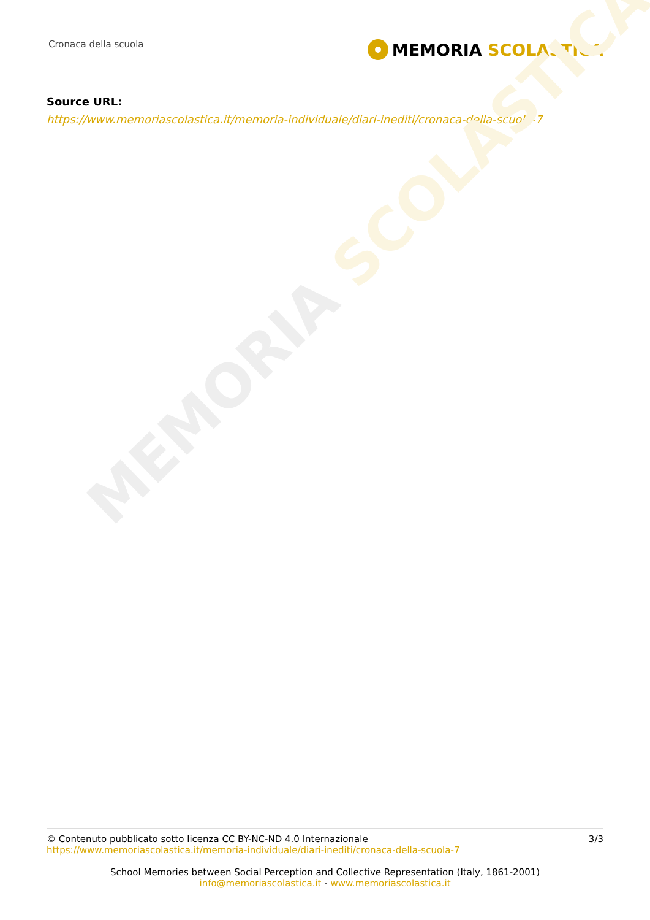MEMORIA SCOLASTICA
Cronaca della scuola
MEMORIA SCOLASTICA
Source URL:
https://www.memoriascolastica.it/memoria-individuale/diari-inediti/cronaca-della-scuola-7
© Contenuto pubblicato sotto licenza CC BY-NC-ND 4.0 Internazionale
https://www.memoriascolastica.it/memoria-individuale/diari-inediti/cronaca-della-scuola-7
3/3
School Memories between Social Perception and Collective Representation (Italy, 1861-2001)
info@memoriascolastica.it - www.memoriascolastica.it